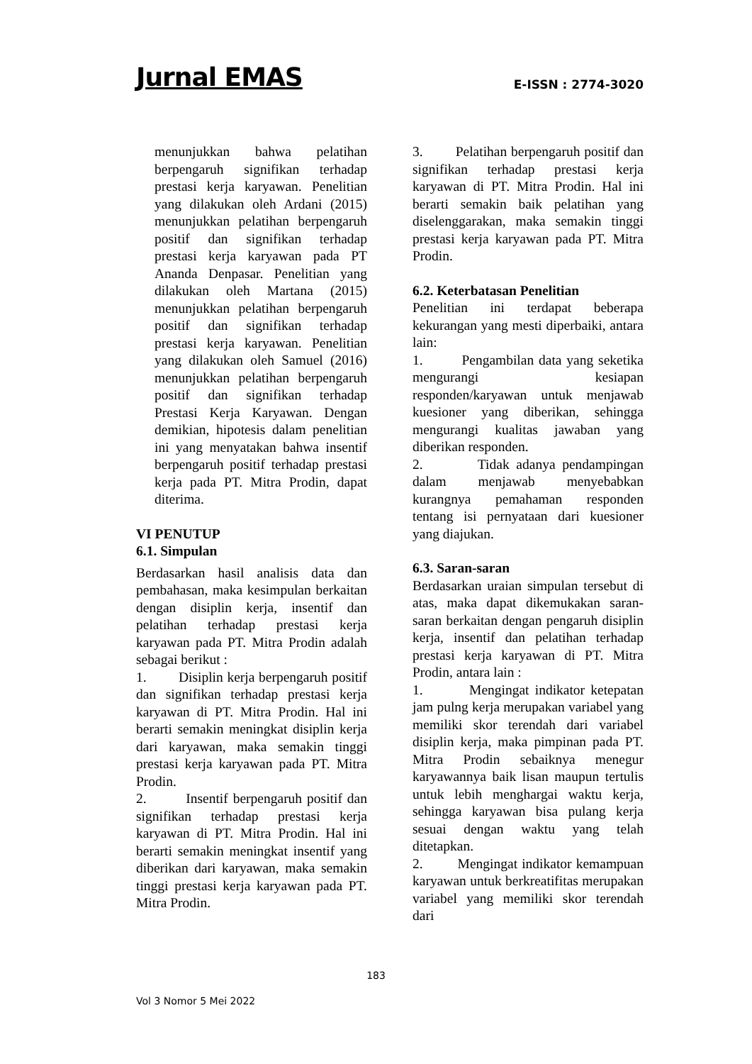Jurnal EMAS E-ISSN : 2774-3020
menunjukkan bahwa pelatihan berpengaruh signifikan terhadap prestasi kerja karyawan. Penelitian yang dilakukan oleh Ardani (2015) menunjukkan pelatihan berpengaruh positif dan signifikan terhadap prestasi kerja karyawan pada PT Ananda Denpasar. Penelitian yang dilakukan oleh Martana (2015) menunjukkan pelatihan berpengaruh positif dan signifikan terhadap prestasi kerja karyawan. Penelitian yang dilakukan oleh Samuel (2016) menunjukkan pelatihan berpengaruh positif dan signifikan terhadap Prestasi Kerja Karyawan. Dengan demikian, hipotesis dalam penelitian ini yang menyatakan bahwa insentif berpengaruh positif terhadap prestasi kerja pada PT. Mitra Prodin, dapat diterima.
VI PENUTUP
6.1. Simpulan
Berdasarkan hasil analisis data dan pembahasan, maka kesimpulan berkaitan dengan disiplin kerja, insentif dan pelatihan terhadap prestasi kerja karyawan pada PT. Mitra Prodin adalah sebagai berikut :
1. Disiplin kerja berpengaruh positif dan signifikan terhadap prestasi kerja karyawan di PT. Mitra Prodin. Hal ini berarti semakin meningkat disiplin kerja dari karyawan, maka semakin tinggi prestasi kerja karyawan pada PT. Mitra Prodin.
2. Insentif berpengaruh positif dan signifikan terhadap prestasi kerja karyawan di PT. Mitra Prodin. Hal ini berarti semakin meningkat insentif yang diberikan dari karyawan, maka semakin tinggi prestasi kerja karyawan pada PT. Mitra Prodin.
3. Pelatihan berpengaruh positif dan signifikan terhadap prestasi kerja karyawan di PT. Mitra Prodin. Hal ini berarti semakin baik pelatihan yang diselenggarakan, maka semakin tinggi prestasi kerja karyawan pada PT. Mitra Prodin.
6.2. Keterbatasan Penelitian
Penelitian ini terdapat beberapa kekurangan yang mesti diperbaiki, antara lain:
1. Pengambilan data yang seketika mengurangi kesiapan responden/karyawan untuk menjawab kuesioner yang diberikan, sehingga mengurangi kualitas jawaban yang diberikan responden.
2. Tidak adanya pendampingan dalam menjawab menyebabkan kurangnya pemahaman responden tentang isi pernyataan dari kuesioner yang diajukan.
6.3. Saran-saran
Berdasarkan uraian simpulan tersebut di atas, maka dapat dikemukakan saran-saran berkaitan dengan pengaruh disiplin kerja, insentif dan pelatihan terhadap prestasi kerja karyawan di PT. Mitra Prodin, antara lain :
1. Mengingat indikator ketepatan jam pulng kerja merupakan variabel yang memiliki skor terendah dari variabel disiplin kerja, maka pimpinan pada PT. Mitra Prodin sebaiknya menegur karyawannya baik lisan maupun tertulis untuk lebih menghargai waktu kerja, sehingga karyawan bisa pulang kerja sesuai dengan waktu yang telah ditetapkan.
2. Mengingat indikator kemampuan karyawan untuk berkreatifitas merupakan variabel yang memiliki skor terendah dari
183
Vol 3 Nomor 5 Mei 2022